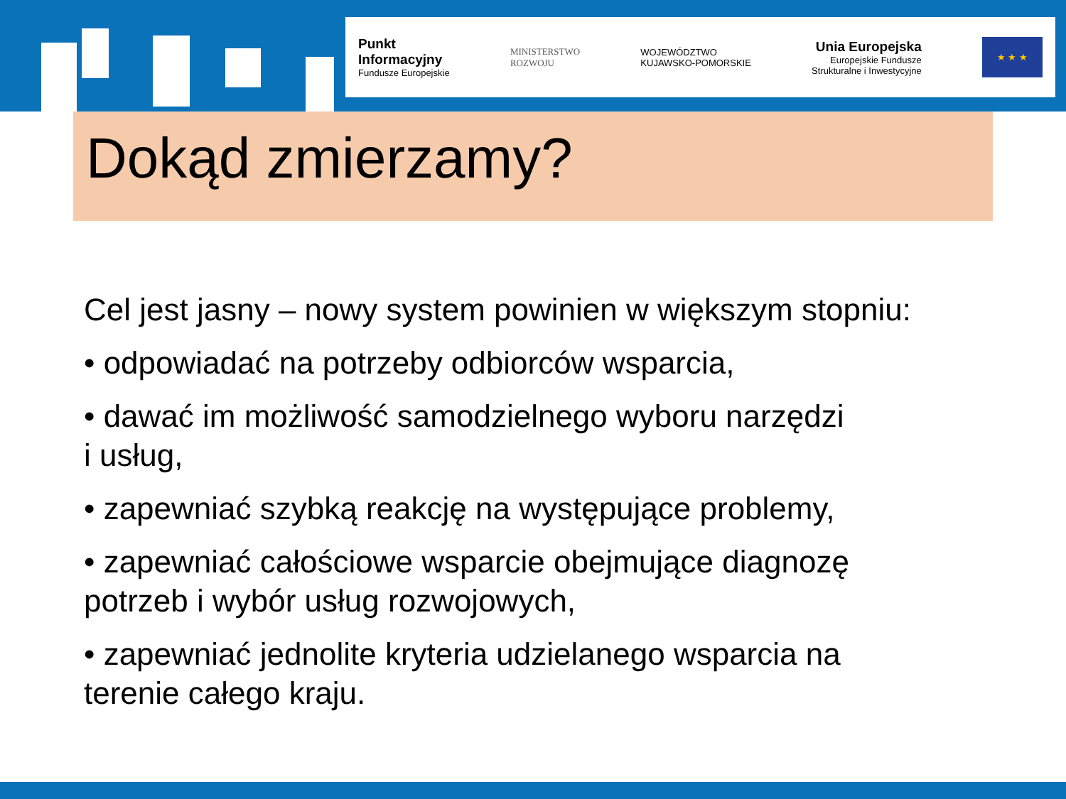Punkt
Informacyjny
Fundusze Europejskie
MINISTERSTWO
ROZWOJU
WOJEWÓDZTWO
KUJAWSKO-POMORSKIE
Unia Europejska
Europejskie Fundusze
Strukturalne i Inwestycyjne
★ ★ ★
Dokąd zmierzamy?
Cel jest jasny – nowy system powinien w większym stopniu:
• odpowiadać na potrzeby odbiorców wsparcia,
• dawać im możliwość samodzielnego wyboru narzędzi
i usług,
• zapewniać szybką reakcję na występujące problemy,
• zapewniać całościowe wsparcie obejmujące diagnozę
potrzeb i wybór usług rozwojowych,
• zapewniać jednolite kryteria udzielanego wsparcia na
terenie całego kraju.